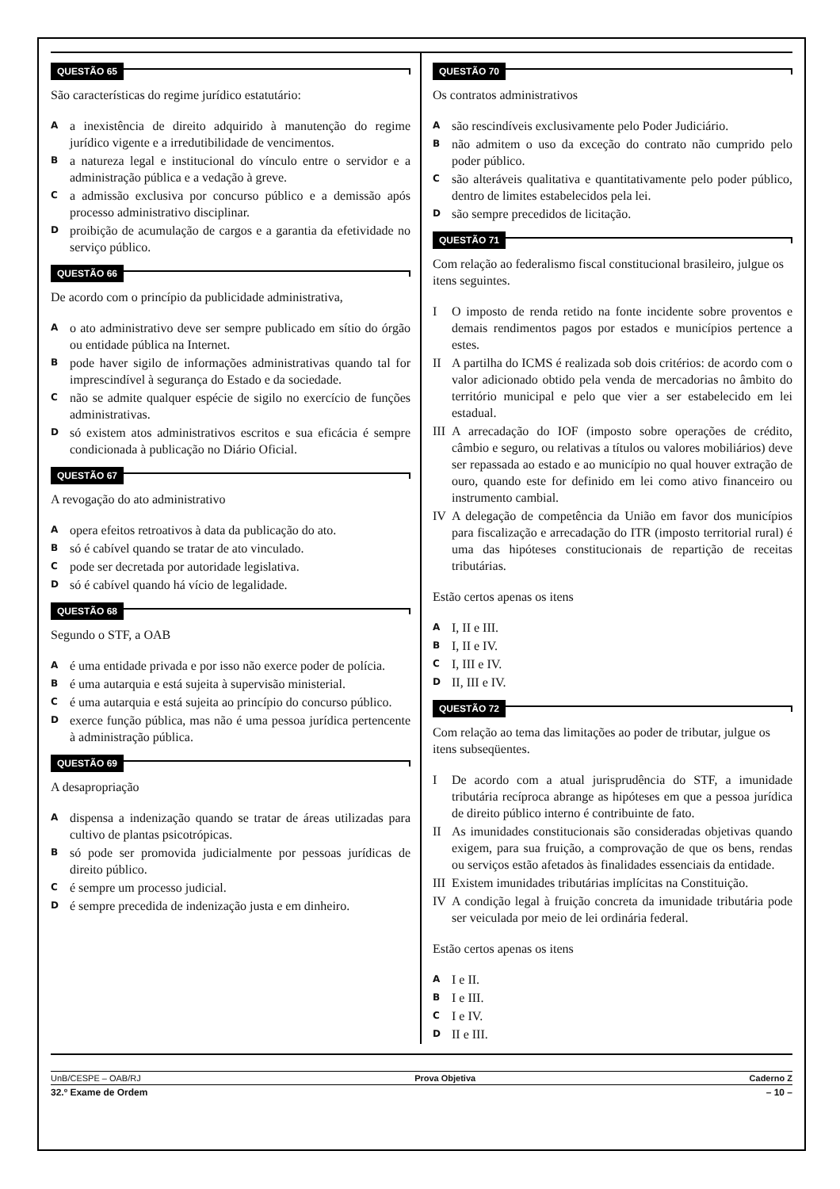QUESTÃO 65
São características do regime jurídico estatutário:
A
a inexistência de direito adquirido à manutenção do regime jurídico vigente e a irredutibilidade de vencimentos.
B
a natureza legal e institucional do vínculo entre o servidor e a administração pública e a vedação à greve.
C
a admissão exclusiva por concurso público e a demissão após processo administrativo disciplinar.
D
proibição de acumulação de cargos e a garantia da efetividade no serviço público.
QUESTÃO 66
De acordo com o princípio da publicidade administrativa,
A
o ato administrativo deve ser sempre publicado em sítio do órgão ou entidade pública na Internet.
B
pode haver sigilo de informações administrativas quando tal for imprescindível à segurança do Estado e da sociedade.
C
não se admite qualquer espécie de sigilo no exercício de funções administrativas.
D
só existem atos administrativos escritos e sua eficácia é sempre condicionada à publicação no Diário Oficial.
QUESTÃO 67
A revogação do ato administrativo
A
opera efeitos retroativos à data da publicação do ato.
B
só é cabível quando se tratar de ato vinculado.
C
pode ser decretada por autoridade legislativa.
D
só é cabível quando há vício de legalidade.
QUESTÃO 68
Segundo o STF, a OAB
A
é uma entidade privada e por isso não exerce poder de polícia.
B
é uma autarquia e está sujeita à supervisão ministerial.
C
é uma autarquia e está sujeita ao princípio do concurso público.
D
exerce função pública, mas não é uma pessoa jurídica pertencente à administração pública.
QUESTÃO 69
A desapropriação
A
dispensa a indenização quando se tratar de áreas utilizadas para cultivo de plantas psicotrópicas.
B
só pode ser promovida judicialmente por pessoas jurídicas de direito público.
C
é sempre um processo judicial.
D
é sempre precedida de indenização justa e em dinheiro.
QUESTÃO 70
Os contratos administrativos
A
são rescindíveis exclusivamente pelo Poder Judiciário.
B
não admitem o uso da exceção do contrato não cumprido pelo poder público.
C
são alteráveis qualitativa e quantitativamente pelo poder público, dentro de limites estabelecidos pela lei.
D
são sempre precedidos de licitação.
QUESTÃO 71
Com relação ao federalismo fiscal constitucional brasileiro, julgue os itens seguintes.
I O imposto de renda retido na fonte incidente sobre proventos e demais rendimentos pagos por estados e municípios pertence a estes.
II A partilha do ICMS é realizada sob dois critérios: de acordo com o valor adicionado obtido pela venda de mercadorias no âmbito do território municipal e pelo que vier a ser estabelecido em lei estadual.
III
A arrecadação do IOF (imposto sobre operações de crédito, câmbio e seguro, ou relativas a títulos ou valores mobiliários) deve ser repassada ao estado e ao município no qual houver extração de ouro, quando este for definido em lei como ativo financeiro ou instrumento cambial.
IV A delegação de competência da União em favor dos municípios para fiscalização e arrecadação do ITR (imposto territorial rural) é uma das hipóteses constitucionais de repartição de receitas tributárias.
Estão certos apenas os itens
A
I, II e III.
B
I, II e IV.
C
I, III e IV.
D
II, III e IV.
QUESTÃO 72
Com relação ao tema das limitações ao poder de tributar, julgue os itens subseqüentes.
I De acordo com a atual jurisprudência do STF, a imunidade tributária recíproca abrange as hipóteses em que a pessoa jurídica de direito público interno é contribuinte de fato.
II As imunidades constitucionais são consideradas objetivas quando exigem, para sua fruição, a comprovação de que os bens, rendas ou serviços estão afetados às finalidades essenciais da entidade.
III
Existem imunidades tributárias implícitas na Constituição.
IV A condição legal à fruição concreta da imunidade tributária pode ser veiculada por meio de lei ordinária federal.
Estão certos apenas os itens
A
I e II.
B
I e III.
C
I e IV.
D
II e III.
UnB/CESPE – OAB/RJ Prova Objetiva Caderno Z
32.º Exame de Ordem – 10 –